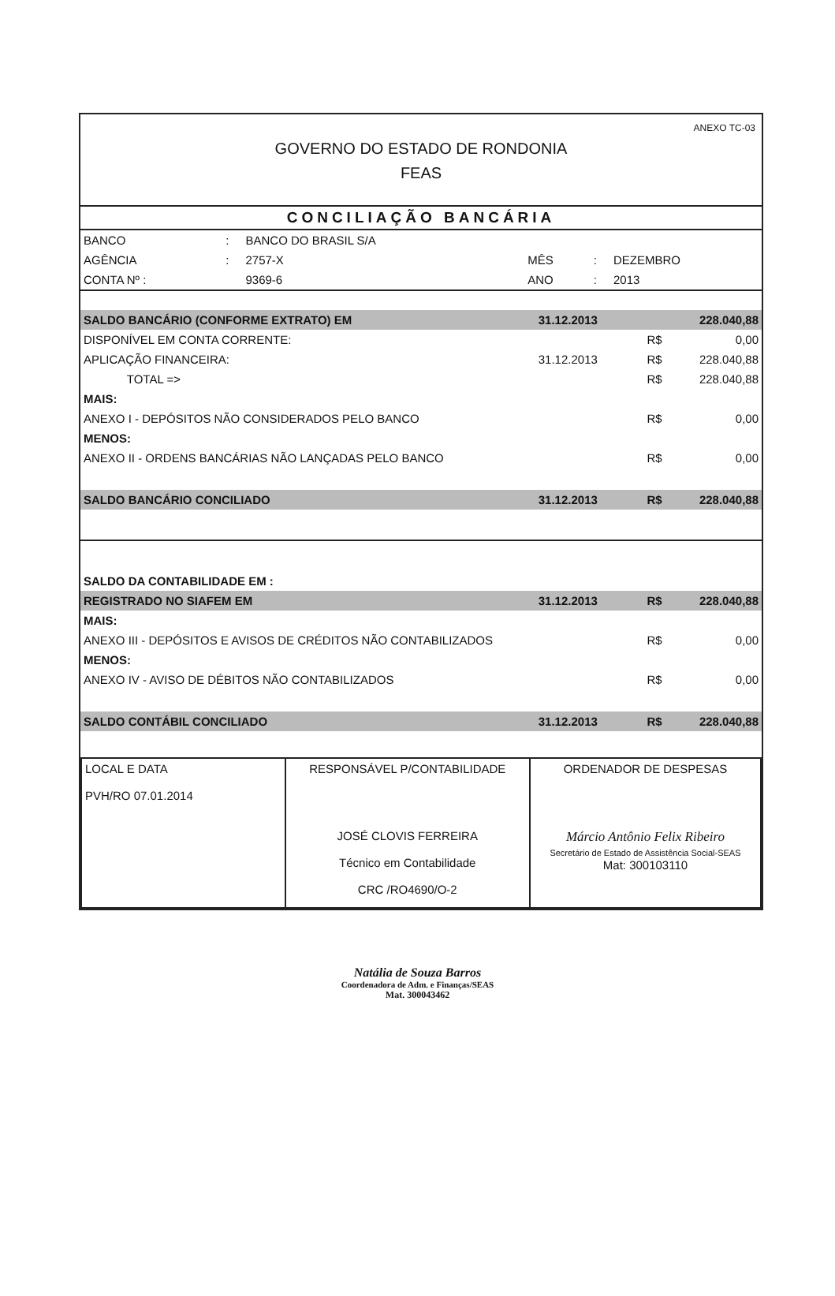ANEXO TC-03
GOVERNO DO ESTADO DE RONDONIA
FEAS
CONCILIAÇÃO BANCÁRIA
| BANCO | : | BANCO DO BRASIL S/A | | | |
| AGÊNCIA | : | 2757-X | MÊS | : | DEZEMBRO |
| CONTA Nº : | | 9369-6 | ANO | : | 2013 |
| SALDO BANCÁRIO (CONFORME EXTRATO) EM | | 31.12.2013 | | 228.040,88 |
| DISPONÍVEL EM CONTA CORRENTE: | | | R$ | 0,00 |
| APLICAÇÃO FINANCEIRA: | | 31.12.2013 | R$ | 228.040,88 |
| | TOTAL => | | R$ | 228.040,88 |
| MAIS: | | | | |
| ANEXO I - DEPÓSITOS NÃO CONSIDERADOS PELO BANCO | | | R$ | 0,00 |
| MENOS: | | | | |
| ANEXO II - ORDENS BANCÁRIAS NÃO LANÇADAS PELO BANCO | | | R$ | 0,00 |
| SALDO BANCÁRIO CONCILIADO | | 31.12.2013 | R$ | 228.040,88 |
| SALDO DA CONTABILIDADE EM : | | | | |
| REGISTRADO NO SIAFEM EM | | 31.12.2013 | R$ | 228.040,88 |
| MAIS: | | | | |
| ANEXO III - DEPÓSITOS E AVISOS DE CRÉDITOS NÃO CONTABILIZADOS | | | R$ | 0,00 |
| MENOS: | | | | |
| ANEXO IV - AVISO DE DÉBITOS NÃO CONTABILIZADOS | | | R$ | 0,00 |
| SALDO CONTÁBIL CONCILIADO | | 31.12.2013 | R$ | 228.040,88 |
| LOCAL E DATA PVH/RO 07.01.2014 | RESPONSÁVEL P/CONTABILIDADE JOSÉ CLOVIS FERREIRA Técnico em Contabilidade CRC /RO4690/O-2 | ORDENADOR DE DESPESAS Márcio Antônio Felix Ribeiro Secretário de Estado de Assistência Social-SEAS Mat: 300103110 |
Natália de Souza Barros
Coordenadora de Adm. e Finanças/SEAS
Mat. 300043462